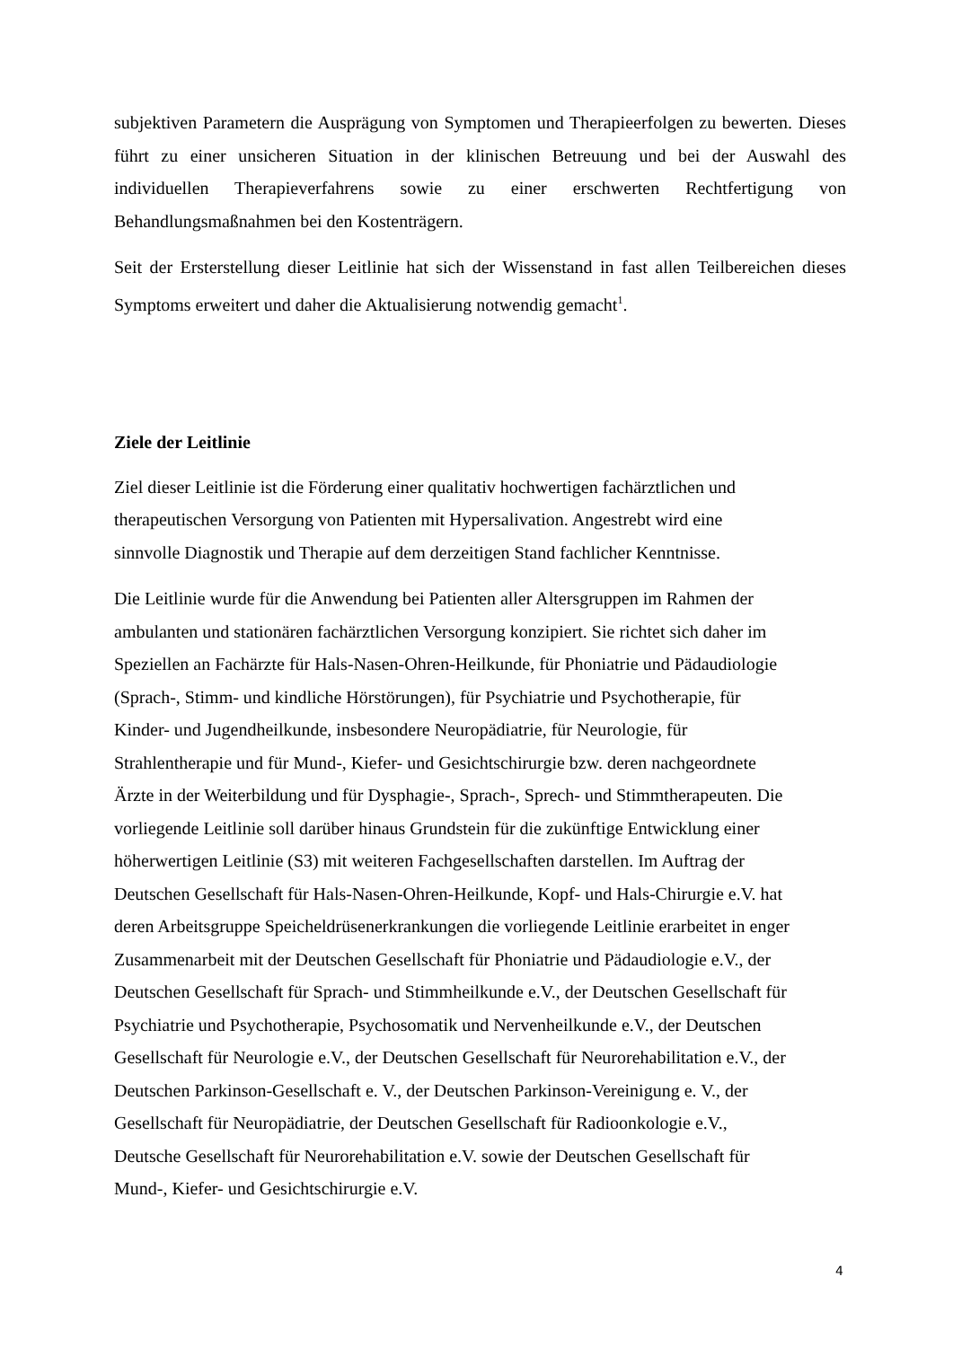subjektiven Parametern die Ausprägung von Symptomen und Therapieerfolgen zu bewerten. Dieses führt zu einer unsicheren Situation in der klinischen Betreuung und bei der Auswahl des individuellen Therapieverfahrens sowie zu einer erschwerten Rechtfertigung von Behandlungsmaßnahmen bei den Kostenträgern.
Seit der Ersterstellung dieser Leitlinie hat sich der Wissenstand in fast allen Teilbereichen dieses Symptoms erweitert und daher die Aktualisierung notwendig gemacht<sup>1</sup>.
Ziele der Leitlinie
Ziel dieser Leitlinie ist die Förderung einer qualitativ hochwertigen fachärztlichen und
therapeutischen Versorgung von Patienten mit Hypersalivation. Angestrebt wird eine
sinnvolle Diagnostik und Therapie auf dem derzeitigen Stand fachlicher Kenntnisse.
Die Leitlinie wurde für die Anwendung bei Patienten aller Altersgruppen im Rahmen der
ambulanten und stationären fachärztlichen Versorgung konzipiert. Sie richtet sich daher im
Speziellen an Fachärzte für Hals-Nasen-Ohren-Heilkunde, für Phoniatrie und Pädaudiologie
(Sprach-, Stimm- und kindliche Hörstörungen), für Psychiatrie und Psychotherapie, für
Kinder- und Jugendheilkunde, insbesondere Neuropädiatrie, für Neurologie, für
Strahlentherapie und für Mund-, Kiefer- und Gesichtschirurgie bzw. deren nachgeordnete
Ärzte in der Weiterbildung und für Dysphagie-, Sprach-, Sprech- und Stimmtherapeuten. Die
vorliegende Leitlinie soll darüber hinaus Grundstein für die zukünftige Entwicklung einer
höherwertigen Leitlinie (S3) mit weiteren Fachgesellschaften darstellen. Im Auftrag der
Deutschen Gesellschaft für Hals-Nasen-Ohren-Heilkunde, Kopf- und Hals-Chirurgie e.V. hat
deren Arbeitsgruppe Speicheldrüsenerkrankungen die vorliegende Leitlinie erarbeitet in enger
Zusammenarbeit mit der Deutschen Gesellschaft für Phoniatrie und Pädaudiologie e.V., der
Deutschen Gesellschaft für Sprach- und Stimmheilkunde e.V., der Deutschen Gesellschaft für
Psychiatrie und Psychotherapie, Psychosomatik und Nervenheilkunde e.V., der Deutschen
Gesellschaft für Neurologie e.V., der Deutschen Gesellschaft für Neurorehabilitation e.V., der
Deutschen Parkinson-Gesellschaft e. V., der Deutschen Parkinson-Vereinigung e. V., der
Gesellschaft für Neuropädiatrie, der Deutschen Gesellschaft für Radioonkologie e.V.,
Deutsche Gesellschaft für Neurorehabilitation e.V. sowie der Deutschen Gesellschaft für
Mund-, Kiefer- und Gesichtschirurgie e.V.
4